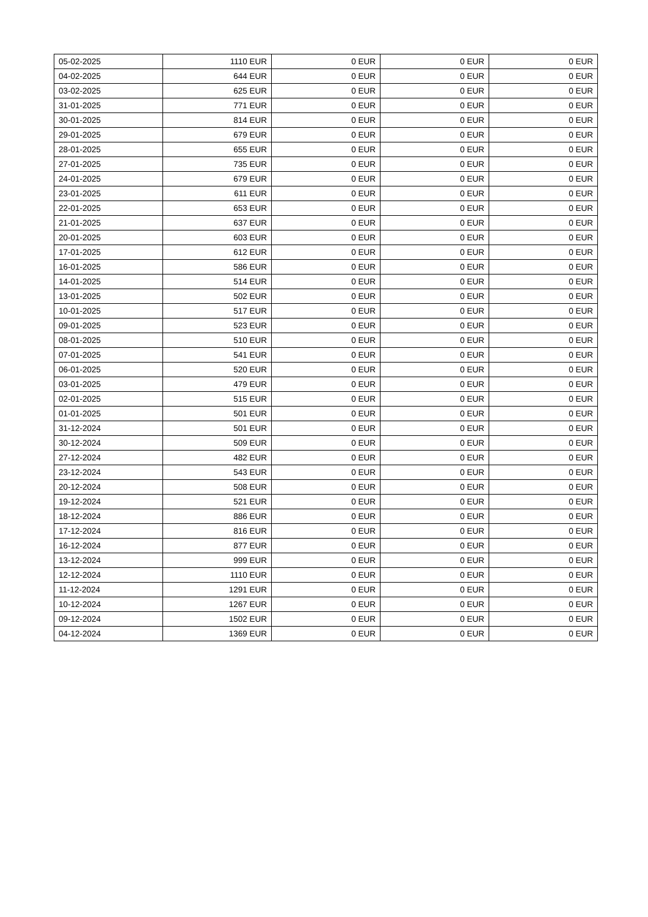| 05-02-2025 | 1110 EUR | 0 EUR | 0 EUR | 0 EUR |
| 04-02-2025 | 644 EUR | 0 EUR | 0 EUR | 0 EUR |
| 03-02-2025 | 625 EUR | 0 EUR | 0 EUR | 0 EUR |
| 31-01-2025 | 771 EUR | 0 EUR | 0 EUR | 0 EUR |
| 30-01-2025 | 814 EUR | 0 EUR | 0 EUR | 0 EUR |
| 29-01-2025 | 679 EUR | 0 EUR | 0 EUR | 0 EUR |
| 28-01-2025 | 655 EUR | 0 EUR | 0 EUR | 0 EUR |
| 27-01-2025 | 735 EUR | 0 EUR | 0 EUR | 0 EUR |
| 24-01-2025 | 679 EUR | 0 EUR | 0 EUR | 0 EUR |
| 23-01-2025 | 611 EUR | 0 EUR | 0 EUR | 0 EUR |
| 22-01-2025 | 653 EUR | 0 EUR | 0 EUR | 0 EUR |
| 21-01-2025 | 637 EUR | 0 EUR | 0 EUR | 0 EUR |
| 20-01-2025 | 603 EUR | 0 EUR | 0 EUR | 0 EUR |
| 17-01-2025 | 612 EUR | 0 EUR | 0 EUR | 0 EUR |
| 16-01-2025 | 586 EUR | 0 EUR | 0 EUR | 0 EUR |
| 14-01-2025 | 514 EUR | 0 EUR | 0 EUR | 0 EUR |
| 13-01-2025 | 502 EUR | 0 EUR | 0 EUR | 0 EUR |
| 10-01-2025 | 517 EUR | 0 EUR | 0 EUR | 0 EUR |
| 09-01-2025 | 523 EUR | 0 EUR | 0 EUR | 0 EUR |
| 08-01-2025 | 510 EUR | 0 EUR | 0 EUR | 0 EUR |
| 07-01-2025 | 541 EUR | 0 EUR | 0 EUR | 0 EUR |
| 06-01-2025 | 520 EUR | 0 EUR | 0 EUR | 0 EUR |
| 03-01-2025 | 479 EUR | 0 EUR | 0 EUR | 0 EUR |
| 02-01-2025 | 515 EUR | 0 EUR | 0 EUR | 0 EUR |
| 01-01-2025 | 501 EUR | 0 EUR | 0 EUR | 0 EUR |
| 31-12-2024 | 501 EUR | 0 EUR | 0 EUR | 0 EUR |
| 30-12-2024 | 509 EUR | 0 EUR | 0 EUR | 0 EUR |
| 27-12-2024 | 482 EUR | 0 EUR | 0 EUR | 0 EUR |
| 23-12-2024 | 543 EUR | 0 EUR | 0 EUR | 0 EUR |
| 20-12-2024 | 508 EUR | 0 EUR | 0 EUR | 0 EUR |
| 19-12-2024 | 521 EUR | 0 EUR | 0 EUR | 0 EUR |
| 18-12-2024 | 886 EUR | 0 EUR | 0 EUR | 0 EUR |
| 17-12-2024 | 816 EUR | 0 EUR | 0 EUR | 0 EUR |
| 16-12-2024 | 877 EUR | 0 EUR | 0 EUR | 0 EUR |
| 13-12-2024 | 999 EUR | 0 EUR | 0 EUR | 0 EUR |
| 12-12-2024 | 1110 EUR | 0 EUR | 0 EUR | 0 EUR |
| 11-12-2024 | 1291 EUR | 0 EUR | 0 EUR | 0 EUR |
| 10-12-2024 | 1267 EUR | 0 EUR | 0 EUR | 0 EUR |
| 09-12-2024 | 1502 EUR | 0 EUR | 0 EUR | 0 EUR |
| 04-12-2024 | 1369 EUR | 0 EUR | 0 EUR | 0 EUR |